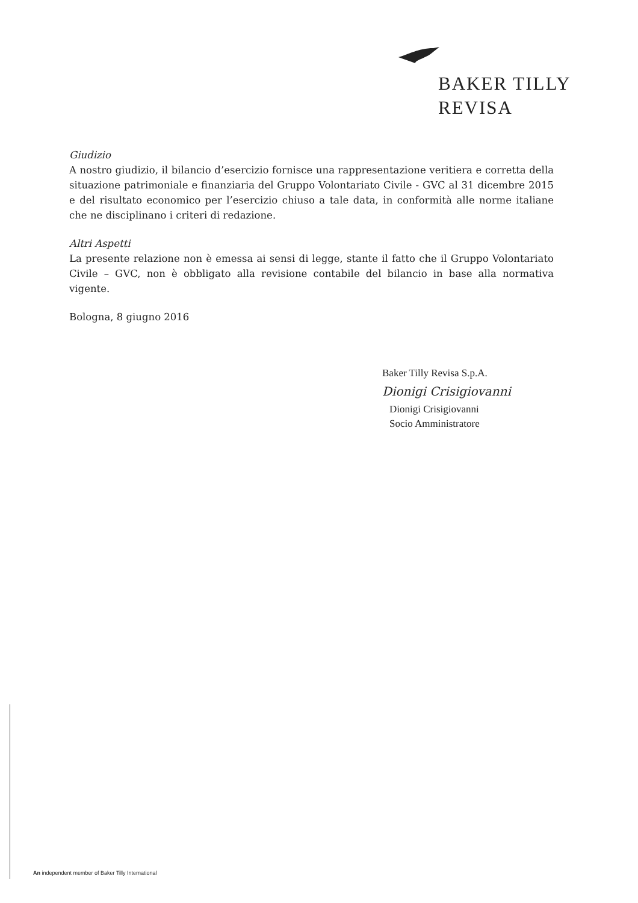BAKER TILLY
REVISA
Giudizio
A nostro giudizio, il bilancio d’esercizio fornisce una rappresentazione veritiera e corretta della situazione patrimoniale e finanziaria del Gruppo Volontariato Civile - GVC al 31 dicembre 2015 e del risultato economico per l’esercizio chiuso a tale data, in conformità alle norme italiane che ne disciplinano i criteri di redazione.
Altri Aspetti
La presente relazione non è emessa ai sensi di legge, stante il fatto che il Gruppo Volontariato Civile – GVC, non è obbligato alla revisione contabile del bilancio in base alla normativa vigente.
Bologna, 8 giugno 2016
Baker Tilly Revisa S.p.A.
Dionigi Crisigiovanni
Dionigi Crisigiovanni
Socio Amministratore
An independent member of Baker Tilly International